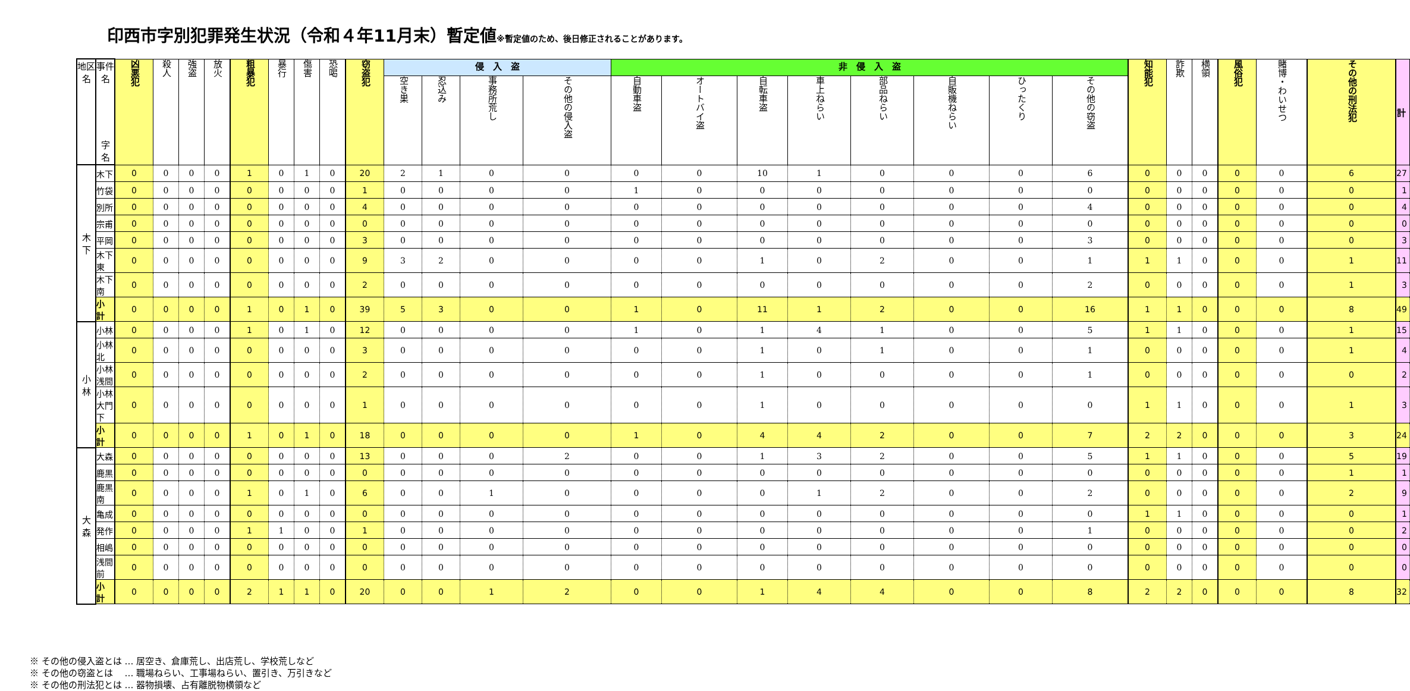印西市字別犯罪発生状況（令和４年11月末）暫定値※暫定値のため、後日修正されることがあります。
| 地区名 | 事件名 字 名 | 凶悪犯 | 殺人 | 強盗 | 放火 | 粗暴犯 | 暴行 | 傷害 | 恐喝 | 窃盗犯 | 侵 入 盗 | | | | 非 侵 入 盗 | | | | | | | | 知能犯 | 詐欺 | 横領 | 風俗犯 | 賭博・わいせつ | その他の刑法犯 | 計 |
| --- | --- | --- | --- | --- | --- | --- | --- | --- | --- | --- | --- | --- | --- | --- | --- | --- | --- | --- | --- | --- | --- | --- | --- | --- | --- | --- | --- | --- | --- |
| | | | | | | | | | | | 空き巣 | 忍込み | 事務所荒し | その他の侵入盗 | 自動車盗 | オートバイ盗 | 自転車盗 | 車上ねらい | 部品ねらい | 自販機ねらい | ひったくり | その他の窃盗 | | | | | | | |
| 木 下 | 木下 | 0 | 0 | 0 | 0 | 1 | 0 | 1 | 0 | 20 | 2 | 1 | 0 | 0 | 0 | 0 | 10 | 1 | 0 | 0 | 0 | 6 | 0 | 0 | 0 | 0 | 0 | 6 | 27 |
| | 竹袋 | 0 | 0 | 0 | 0 | 0 | 0 | 0 | 0 | 1 | 0 | 0 | 0 | 0 | 1 | 0 | 0 | 0 | 0 | 0 | 0 | 0 | 0 | 0 | 0 | 0 | 0 | 0 | 1 |
| | 別所 | 0 | 0 | 0 | 0 | 0 | 0 | 0 | 0 | 4 | 0 | 0 | 0 | 0 | 0 | 0 | 0 | 0 | 0 | 0 | 0 | 4 | 0 | 0 | 0 | 0 | 0 | 0 | 4 |
| | 宗甫 | 0 | 0 | 0 | 0 | 0 | 0 | 0 | 0 | 0 | 0 | 0 | 0 | 0 | 0 | 0 | 0 | 0 | 0 | 0 | 0 | 0 | 0 | 0 | 0 | 0 | 0 | 0 | 0 |
| | 平岡 | 0 | 0 | 0 | 0 | 0 | 0 | 0 | 0 | 3 | 0 | 0 | 0 | 0 | 0 | 0 | 0 | 0 | 0 | 0 | 0 | 3 | 0 | 0 | 0 | 0 | 0 | 0 | 3 |
| | 木下東 | 0 | 0 | 0 | 0 | 0 | 0 | 0 | 0 | 9 | 3 | 2 | 0 | 0 | 0 | 0 | 1 | 0 | 2 | 0 | 0 | 1 | 1 | 1 | 0 | 0 | 0 | 1 | 11 |
| | 木下南 | 0 | 0 | 0 | 0 | 0 | 0 | 0 | 0 | 2 | 0 | 0 | 0 | 0 | 0 | 0 | 0 | 0 | 0 | 0 | 0 | 2 | 0 | 0 | 0 | 0 | 0 | 1 | 3 |
| | 小 計 | 0 | 0 | 0 | 0 | 1 | 0 | 1 | 0 | 39 | 5 | 3 | 0 | 0 | 1 | 0 | 11 | 1 | 2 | 0 | 0 | 16 | 1 | 1 | 0 | 0 | 0 | 8 | 49 |
| 小 林 | 小林 | 0 | 0 | 0 | 0 | 1 | 0 | 1 | 0 | 12 | 0 | 0 | 0 | 0 | 1 | 0 | 1 | 4 | 1 | 0 | 0 | 5 | 1 | 1 | 0 | 0 | 0 | 1 | 15 |
| | 小林北 | 0 | 0 | 0 | 0 | 0 | 0 | 0 | 0 | 3 | 0 | 0 | 0 | 0 | 0 | 0 | 1 | 0 | 1 | 0 | 0 | 1 | 0 | 0 | 0 | 0 | 0 | 1 | 4 |
| | 小林浅間 | 0 | 0 | 0 | 0 | 0 | 0 | 0 | 0 | 2 | 0 | 0 | 0 | 0 | 0 | 0 | 1 | 0 | 0 | 0 | 0 | 1 | 0 | 0 | 0 | 0 | 0 | 0 | 2 |
| | 小林大門下 | 0 | 0 | 0 | 0 | 0 | 0 | 0 | 0 | 1 | 0 | 0 | 0 | 0 | 0 | 0 | 1 | 0 | 0 | 0 | 0 | 0 | 1 | 1 | 0 | 0 | 0 | 1 | 3 |
| | 小 計 | 0 | 0 | 0 | 0 | 1 | 0 | 1 | 0 | 18 | 0 | 0 | 0 | 0 | 1 | 0 | 4 | 4 | 2 | 0 | 0 | 7 | 2 | 2 | 0 | 0 | 0 | 3 | 24 |
| 大 森 | 大森 | 0 | 0 | 0 | 0 | 0 | 0 | 0 | 0 | 13 | 0 | 0 | 0 | 2 | 0 | 0 | 1 | 3 | 2 | 0 | 0 | 5 | 1 | 1 | 0 | 0 | 0 | 5 | 19 |
| | 鹿黒 | 0 | 0 | 0 | 0 | 0 | 0 | 0 | 0 | 0 | 0 | 0 | 0 | 0 | 0 | 0 | 0 | 0 | 0 | 0 | 0 | 0 | 0 | 0 | 0 | 0 | 0 | 1 | 1 |
| | 鹿黒南 | 0 | 0 | 0 | 0 | 1 | 0 | 1 | 0 | 6 | 0 | 0 | 1 | 0 | 0 | 0 | 0 | 1 | 2 | 0 | 0 | 2 | 0 | 0 | 0 | 0 | 0 | 2 | 9 |
| | 亀成 | 0 | 0 | 0 | 0 | 0 | 0 | 0 | 0 | 0 | 0 | 0 | 0 | 0 | 0 | 0 | 0 | 0 | 0 | 0 | 0 | 0 | 1 | 1 | 0 | 0 | 0 | 0 | 1 |
| | 発作 | 0 | 0 | 0 | 0 | 1 | 1 | 0 | 0 | 1 | 0 | 0 | 0 | 0 | 0 | 0 | 0 | 0 | 0 | 0 | 0 | 1 | 0 | 0 | 0 | 0 | 0 | 0 | 2 |
| | 相嶋 | 0 | 0 | 0 | 0 | 0 | 0 | 0 | 0 | 0 | 0 | 0 | 0 | 0 | 0 | 0 | 0 | 0 | 0 | 0 | 0 | 0 | 0 | 0 | 0 | 0 | 0 | 0 | 0 |
| | 浅間前 | 0 | 0 | 0 | 0 | 0 | 0 | 0 | 0 | 0 | 0 | 0 | 0 | 0 | 0 | 0 | 0 | 0 | 0 | 0 | 0 | 0 | 0 | 0 | 0 | 0 | 0 | 0 | 0 |
| | 小 計 | 0 | 0 | 0 | 0 | 2 | 1 | 1 | 0 | 20 | 0 | 0 | 1 | 2 | 0 | 0 | 1 | 4 | 4 | 0 | 0 | 8 | 2 | 2 | 0 | 0 | 0 | 8 | 32 |
※ その他の侵入盗とは … 居空き、倉庫荒し、出店荒し、学校荒しなど
※ その他の窃盗とは　 … 職場ねらい、工事場ねらい、置引き、万引きなど
※ その他の刑法犯とは … 器物損壊、占有離脱物横領など